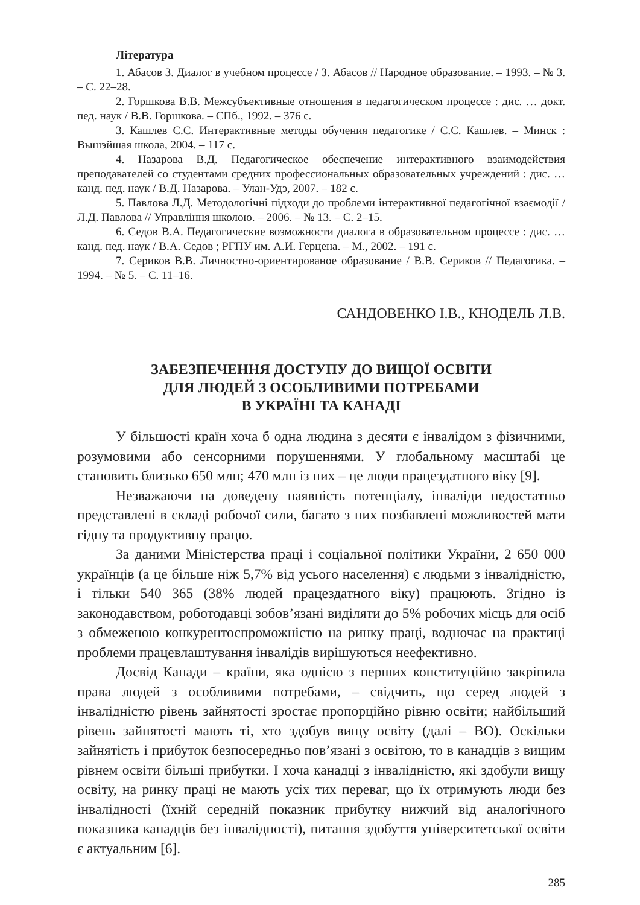Література
1. Абасов З. Диалог в учебном процессе / З. Абасов // Народное образование. – 1993. – № 3. – С. 22–28.
2. Горшкова В.В. Межсубъективные отношения в педагогическом процессе : дис. … докт. пед. наук / В.В. Горшкова. – СПб., 1992. – 376 с.
3. Кашлев С.С. Интерактивные методы обучения педагогике / С.С. Кашлев. – Минск : Вышэйшая школа, 2004. – 117 с.
4. Назарова В.Д. Педагогическое обеспечение интерактивного взаимодействия преподавателей со студентами средних профессиональных образовательных учреждений : дис. … канд. пед. наук / В.Д. Назарова. – Улан-Удэ, 2007. – 182 с.
5. Павлова Л.Д. Методологічні підходи до проблеми інтерактивної педагогічної взаємодії / Л.Д. Павлова // Управління школою. – 2006. – № 13. – С. 2–15.
6. Седов В.А. Педагогические возможности диалога в образовательном процессе : дис. … канд. пед. наук / В.А. Седов ; РГПУ им. А.И. Герцена. – М., 2002. – 191 с.
7. Сериков В.В. Личностно-ориентированое образование / В.В. Сериков // Педагогика. – 1994. – № 5. – С. 11–16.
САНДОВЕНКО І.В., КНОДЕЛЬ Л.В.
ЗАБЕЗПЕЧЕННЯ ДОСТУПУ ДО ВИЩОЇ ОСВІТИ
ДЛЯ ЛЮДЕЙ З ОСОБЛИВИМИ ПОТРЕБАМИ
В УКРАЇНІ ТА КАНАДІ
У більшості країн хоча б одна людина з десяти є інвалідом з фізичними, розумовими або сенсорними порушеннями. У глобальному масштабі це становить близько 650 млн; 470 млн із них – це люди працездатного віку [9].
Незважаючи на доведену наявність потенціалу, інваліди недостатньо представлені в складі робочої сили, багато з них позбавлені можливостей мати гідну та продуктивну працю.
За даними Міністерства праці і соціальної політики України, 2 650 000 українців (а це більше ніж 5,7% від усього населення) є людьми з інвалідністю, і тільки 540 365 (38% людей працездатного віку) працюють. Згідно із законодавством, роботодавці зобов’язані виділяти до 5% робочих місць для осіб з обмеженою конкурентоспроможністю на ринку праці, водночас на практиці проблеми працевлаштування інвалідів вирішуються неефективно.
Досвід Канади – країни, яка однією з перших конституційно закріпила права людей з особливими потребами, – свідчить, що серед людей з інвалідністю рівень зайнятості зростає пропорційно рівню освіти; найбільший рівень зайнятості мають ті, хто здобув вищу освіту (далі – ВО). Оскільки зайнятість і прибуток безпосередньо пов’язані з освітою, то в канадців з вищим рівнем освіти більші прибутки. І хоча канадці з інвалідністю, які здобули вищу освіту, на ринку праці не мають усіх тих переваг, що їх отримують люди без інвалідності (їхній середній показник прибутку нижчий від аналогічного показника канадців без інвалідності), питання здобуття університетської освіти є актуальним [6].
285